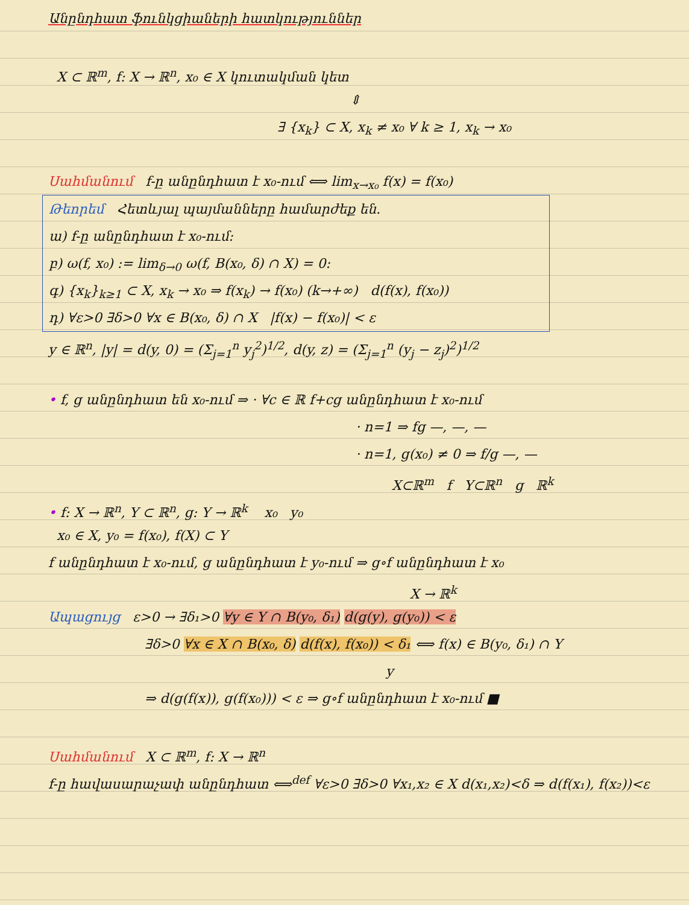Անընդհատ ֆունկցիաների հատկություններ
X ⊂ ℝ<sup>m</sup>, f: X → ℝ<sup>n</sup>, x₀ ∈ X կուտակման կետ
⇕
∃ {x<sub>k</sub>} ⊂ X, x<sub>k</sub> ≠ x₀ ∀ k ≥ 1, x<sub>k</sub> → x₀
Սահմանում f-ը անընդհատ է x₀-ում ⟺ lim<sub>x→x₀</sub> f(x) = f(x₀)
Թեորեմ Հետևյալ պայմանները համարժեք են.
ա) f-ը անընդհատ է x₀-ում:
բ) ω(f, x₀) := lim<sub>δ→0</sub> ω(f, B(x₀, δ) ∩ X) = 0:
գ) {x<sub>k</sub>}<sub>k≥1</sub> ⊂ X, x<sub>k</sub> → x₀ ⇒ f(x<sub>k</sub>) → f(x₀) (k→+∞) d(f(x), f(x₀))
դ) ∀ε>0 ∃δ>0 ∀x ∈ B(x₀, δ) ∩ X |f(x) − f(x₀)| < ε
y ∈ ℝ<sup>n</sup>, |y| = d(y, 0) = (Σ<sub>j=1</sub><sup>n</sup> y<sub>j</sub><sup>2</sup>)<sup>1/2</sup>, d(y, z) = (Σ<sub>j=1</sub><sup>n</sup> (y<sub>j</sub> − z<sub>j</sub>)<sup>2</sup>)<sup>1/2</sup>
• f, g անընդհատ են x₀-ում ⇒ · ∀c ∈ ℝ f+cg անընդհատ է x₀-ում
· n=1 ⇒ fg —, —, —
· n=1, g(x₀) ≠ 0 ⇒ f/g —, —
X⊂ℝ<sup>m</sup> f Y⊂ℝ<sup>n</sup> g ℝ<sup>k</sup>
• f: X → ℝ<sup>n</sup>, Y ⊂ ℝ<sup>n</sup>, g: Y → ℝ<sup>k</sup> x₀ y₀
x₀ ∈ X, y₀ = f(x₀), f(X) ⊂ Y
f անընդհատ է x₀-ում, g անընդհատ է y₀-ում ⇒ g∘f անընդհատ է x₀
X → ℝ<sup>k</sup>
Ապացույց ε>0 → ∃δ₁>0 ∀y ∈ Y ∩ B(y₀, δ₁) d(g(y), g(y₀)) < ε
∃δ>0 ∀x ∈ X ∩ B(x₀, δ) d(f(x), f(x₀)) < δ₁ ⟺ f(x) ∈ B(y₀, δ₁) ∩ Y
y
⇒ d(g(f(x)), g(f(x₀))) < ε ⇒ g∘f անընդհատ է x₀-ում ■
Սահմանում X ⊂ ℝ<sup>m</sup>, f: X → ℝ<sup>n</sup>
f-ը հավասարաչափ անընդհատ ⟺<sup>def</sup> ∀ε>0 ∃δ>0 ∀x₁,x₂ ∈ X d(x₁,x₂)<δ ⇒ d(f(x₁), f(x₂))<ε